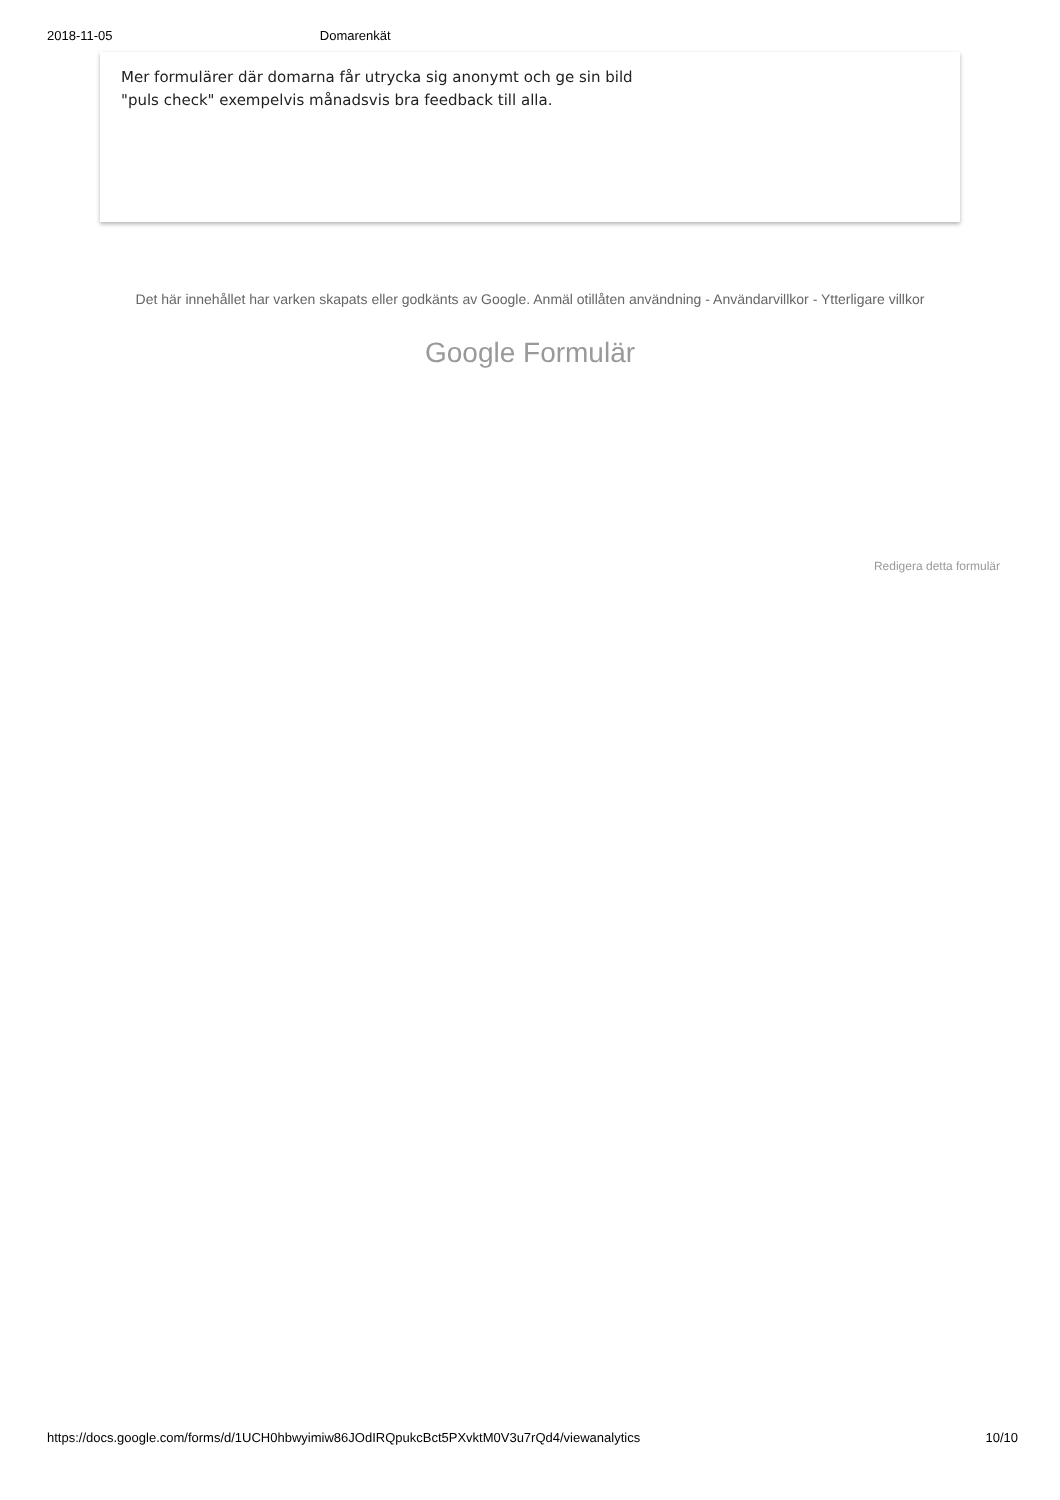2018-11-05 Domarenkät
Mer formulärer där domarna får utrycka sig anonymt och ge sin bild
"puls check" exempelvis månadsvis bra feedback till alla.
Det här innehållet har varken skapats eller godkänts av Google. Anmäl otillåten användning - Användarvillkor - Ytterligare villkor
Google Formulär
Redigera detta formulär
https://docs.google.com/forms/d/1UCH0hbwyimiw86JOdIRQpukcBct5PXvktM0V3u7rQd4/viewanalytics 10/10